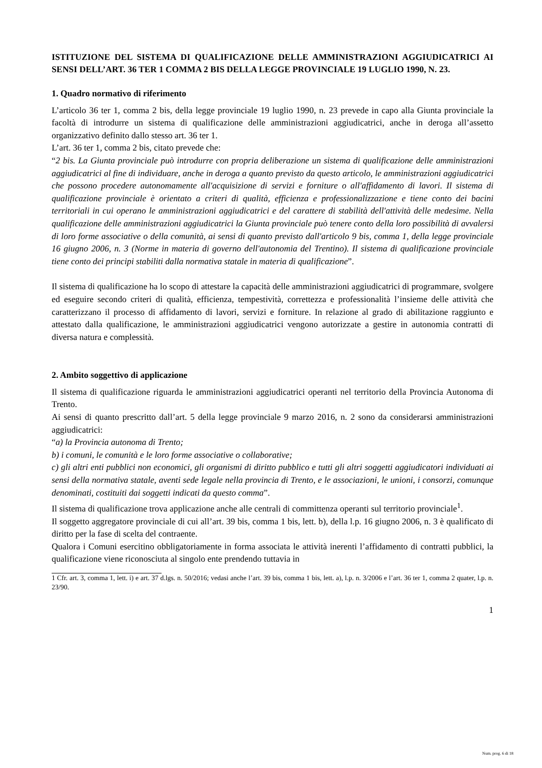ISTITUZIONE DEL SISTEMA DI QUALIFICAZIONE DELLE AMMINISTRAZIONI AGGIUDICATRICI AI SENSI DELL’ART. 36 TER 1 COMMA 2 BIS DELLA LEGGE PROVINCIALE 19 LUGLIO 1990, N. 23.
1. Quadro normativo di riferimento
L’articolo 36 ter 1, comma 2 bis, della legge provinciale 19 luglio 1990, n. 23 prevede in capo alla Giunta provinciale la facoltà di introdurre un sistema di qualificazione delle amministrazioni aggiudicatrici, anche in deroga all’assetto organizzativo definito dallo stesso art. 36 ter 1.
L’art. 36 ter 1, comma 2 bis, citato prevede che:
“2 bis. La Giunta provinciale può introdurre con propria deliberazione un sistema di qualificazione delle amministrazioni aggiudicatrici al fine di individuare, anche in deroga a quanto previsto da questo articolo, le amministrazioni aggiudicatrici che possono procedere autonomamente all'acquisizione di servizi e forniture o all'affidamento di lavori. Il sistema di qualificazione provinciale è orientato a criteri di qualità, efficienza e professionalizzazione e tiene conto dei bacini territoriali in cui operano le amministrazioni aggiudicatrici e del carattere di stabilità dell'attività delle medesime. Nella qualificazione delle amministrazioni aggiudicatrici la Giunta provinciale può tenere conto della loro possibilità di avvalersi di loro forme associative o della comunità, ai sensi di quanto previsto dall'articolo 9 bis, comma 1, della legge provinciale 16 giugno 2006, n. 3 (Norme in materia di governo dell'autonomia del Trentino). Il sistema di qualificazione provinciale tiene conto dei principi stabiliti dalla normativa statale in materia di qualificazione”.
Il sistema di qualificazione ha lo scopo di attestare la capacità delle amministrazioni aggiudicatrici di programmare, svolgere ed eseguire secondo criteri di qualità, efficienza, tempestività, correttezza e professionalità l’insieme delle attività che caratterizzano il processo di affidamento di lavori, servizi e forniture. In relazione al grado di abilitazione raggiunto e attestato dalla qualificazione, le amministrazioni aggiudicatrici vengono autorizzate a gestire in autonomia contratti di diversa natura e complessità.
2. Ambito soggettivo di applicazione
Il sistema di qualificazione riguarda le amministrazioni aggiudicatrici operanti nel territorio della Provincia Autonoma di Trento.
Ai sensi di quanto prescritto dall’art. 5 della legge provinciale 9 marzo 2016, n. 2 sono da considerarsi amministrazioni aggiudicatrici:
“a) la Provincia autonoma di Trento;
b) i comuni, le comunità e le loro forme associative o collaborative;
c) gli altri enti pubblici non economici, gli organismi di diritto pubblico e tutti gli altri soggetti aggiudicatori individuati ai sensi della normativa statale, aventi sede legale nella provincia di Trento, e le associazioni, le unioni, i consorzi, comunque denominati, costituiti dai soggetti indicati da questo comma”.
Il sistema di qualificazione trova applicazione anche alle centrali di committenza operanti sul territorio provinciale<sup>1</sup>.
Il soggetto aggregatore provinciale di cui all’art. 39 bis, comma 1 bis, lett. b), della l.p. 16 giugno 2006, n. 3 è qualificato di diritto per la fase di scelta del contraente.
Qualora i Comuni esercitino obbligatoriamente in forma associata le attività inerenti l’affidamento di contratti pubblici, la qualificazione viene riconosciuta al singolo ente prendendo tuttavia in
1 Cfr. art. 3, comma 1, lett. i) e art. 37 d.lgs. n. 50/2016; vedasi anche l’art. 39 bis, comma 1 bis, lett. a), l.p. n. 3/2006 e l’art. 36 ter 1, comma 2 quater, l.p. n. 23/90.
1
Num. prog. 6 di 18